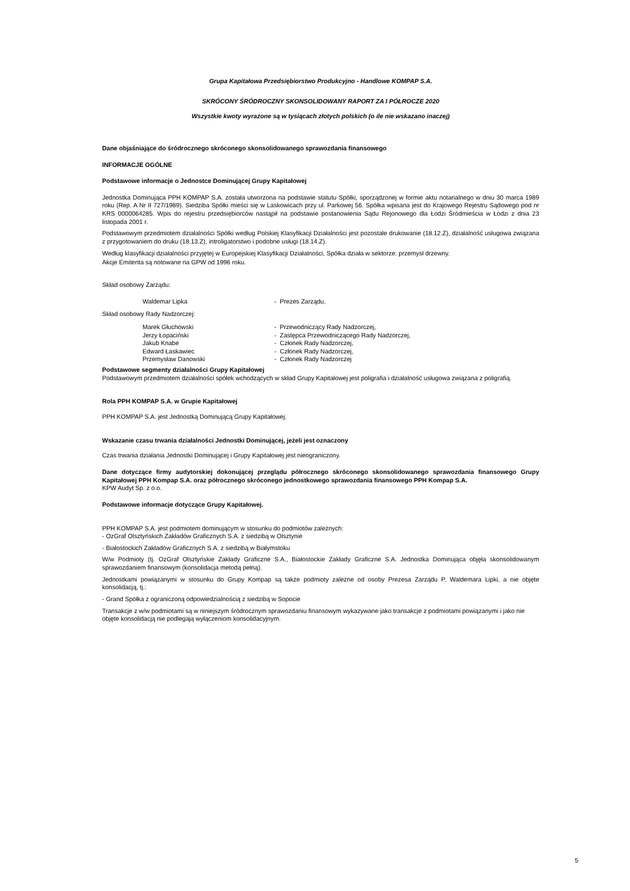Grupa Kapitałowa Przedsiębiorstwo Produkcyjno - Handlowe KOMPAP S.A.
SKRÓCONY ŚRÓDROCZNY SKONSOLIDOWANY RAPORT ZA I PÓŁROCZE 2020
Wszystkie kwoty wyrażone są w tysiącach złotych polskich (o ile nie wskazano inaczej)
Dane objaśniające do śródrocznego skróconego skonsolidowanego sprawozdania finansowego
INFORMACJE OGÓLNE
Podstawowe informacje o Jednostce Dominującej Grupy Kapitałowej
Jednostka Dominująca PPH KOMPAP S.A. została utworzona na podstawie statutu Spółki, sporządzonej w formie aktu notarialnego w dniu 30 marca 1989 roku (Rep. A Nr II 727/1989). Siedziba Spółki mieści się w Laskowicach przy ul. Parkowej 56. Spółka wpisana jest do Krajowego Rejestru Sądowego pod nr KRS 0000064285. Wpis do rejestru przedsiębiorców nastąpił na podstawie postanowienia Sądu Rejonowego dla Łodzi Śródmieścia w Łodzi z dnia 23 listopada 2001 r.
Podstawowym przedmiotem działalności Spółki według Polskiej Klasyfikacji Działalności jest pozostałe drukowanie (18.12.Z), działalność usługowa związana z przygotowaniem do druku (18.13.Z), introligatorstwo i podobne usługi (18.14.Z).
Według klasyfikacji działalności przyjętej w Europejskiej Klasyfikacji Działalności, Spółka działa w sektorze: przemysł drzewny.
Akcje Emitenta są notowane na GPW od 1996 roku.
Skład osobowy Zarządu:
Waldemar Lipka - Prezes Zarządu,
Skład osobowy Rady Nadzorczej:
Marek Głuchowski - Przewodniczący Rady Nadzorczej,
Jerzy Łopaciński - Zastępca Przewodniczącego Rady Nadzorczej,
Jakub Knabe - Członek Rady Nadzorczej,
Edward Łaskawiec - Członek Rady Nadzorczej,
Przemysław Danowski - Członek Rady Nadzorczej
Podstawowe segmenty działalności Grupy Kapitałowej
Podstawowym przedmiotem działalności spółek wchodzących w skład Grupy Kapitałowej jest poligrafia i działalność usługowa związana z poligrafią.
Rola PPH KOMPAP S.A. w Grupie Kapitałowej
PPH KOMPAP S.A. jest Jednostką Dominującą Grupy Kapitałowej.
Wskazanie czasu trwania działalności Jednostki Dominującej, jeżeli jest oznaczony
Czas trwania działania Jednostki Dominującej i Grupy Kapitałowej jest nieograniczony.
Dane dotyczące firmy audytorskiej dokonującej przeglądu półrocznego skróconego skonsolidowanego sprawozdania finansowego Grupy Kapitałowej PPH Kompap S.A. oraz półrocznego skróconego jednostkowego sprawozdania finansowego PPH Kompap S.A.
KPW Audyt Sp. z o.o.
Podstawowe informacje dotyczące Grupy Kapitałowej.
PPH KOMPAP S.A. jest podmiotem dominującym w stosunku do podmiotów zależnych:
- OzGraf Olsztyńskich Zakładów Graficznych S.A. z siedzibą w Olsztynie
- Białostockich Zakładów Graficznych S.A. z siedzibą w Białymstoku
W/w Podmioty (tj. OzGraf Olsztyńskie Zakłady Graficzne S.A., Białostockie Zakłady Graficzne S.A. Jednostka Dominująca objęła skonsolidowanym sprawozdaniem finansowym (konsolidacja metodą pełną).
Jednostkami powiązanymi w stosunku do Grupy Kompap są także podmioty zależne od osoby Prezesa Zarządu P. Waldemara Lipki, a nie objęte konsolidacją, tj.:
- Grand Spółka z ograniczoną odpowiedzialnością z siedzibą w Sopocie
Transakcje z w/w podmiotami są w niniejszym śródrocznym sprawozdaniu finansowym wykazywane jako transakcje z podmiotami powiązanymi i jako nie objęte konsolidacją nie podlegają wyłączeniom konsolidacyjnym.
5